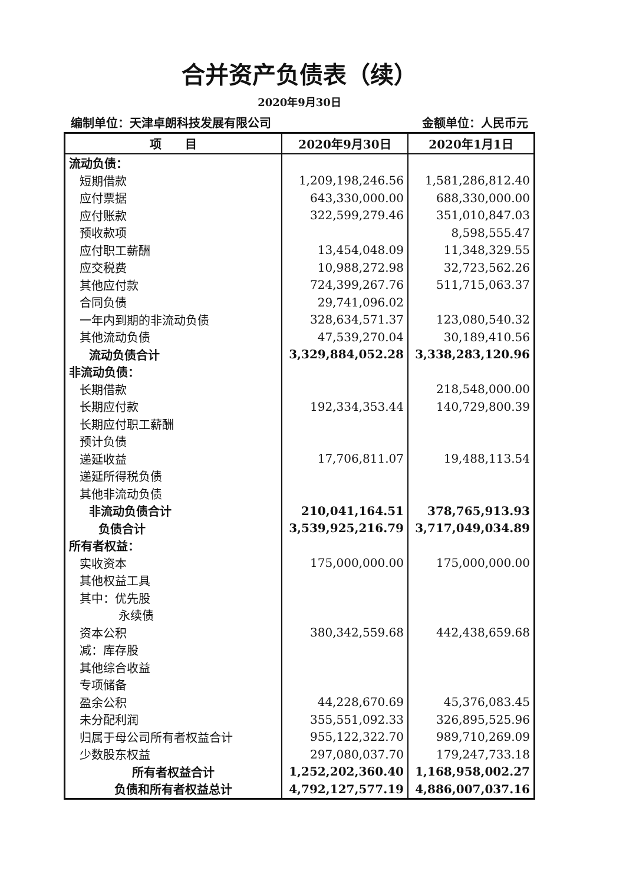合并资产负债表（续）
2020年9月30日
编制单位：天津卓朗科技发展有限公司 金额单位：人民币元
| 项 目 | 2020年9月30日 | 2020年1月1日 |
| --- | --- | --- |
| 流动负债： | | |
| 短期借款 | 1,209,198,246.56 | 1,581,286,812.40 |
| 应付票据 | 643,330,000.00 | 688,330,000.00 |
| 应付账款 | 322,599,279.46 | 351,010,847.03 |
| 预收款项 | | 8,598,555.47 |
| 应付职工薪酬 | 13,454,048.09 | 11,348,329.55 |
| 应交税费 | 10,988,272.98 | 32,723,562.26 |
| 其他应付款 | 724,399,267.76 | 511,715,063.37 |
| 合同负债 | 29,741,096.02 | |
| 一年内到期的非流动负债 | 328,634,571.37 | 123,080,540.32 |
| 其他流动负债 | 47,539,270.04 | 30,189,410.56 |
| 流动负债合计 | 3,329,884,052.28 | 3,338,283,120.96 |
| 非流动负债： | | |
| 长期借款 | | 218,548,000.00 |
| 长期应付款 | 192,334,353.44 | 140,729,800.39 |
| 长期应付职工薪酬 | | |
| 预计负债 | | |
| 递延收益 | 17,706,811.07 | 19,488,113.54 |
| 递延所得税负债 | | |
| 其他非流动负债 | | |
| 非流动负债合计 | 210,041,164.51 | 378,765,913.93 |
| 负债合计 | 3,539,925,216.79 | 3,717,049,034.89 |
| 所有者权益： | | |
| 实收资本 | 175,000,000.00 | 175,000,000.00 |
| 其他权益工具 | | |
| 其中：优先股 | | |
| 永续债 | | |
| 资本公积 | 380,342,559.68 | 442,438,659.68 |
| 减：库存股 | | |
| 其他综合收益 | | |
| 专项储备 | | |
| 盈余公积 | 44,228,670.69 | 45,376,083.45 |
| 未分配利润 | 355,551,092.33 | 326,895,525.96 |
| 归属于母公司所有者权益合计 | 955,122,322.70 | 989,710,269.09 |
| 少数股东权益 | 297,080,037.70 | 179,247,733.18 |
| 所有者权益合计 | 1,252,202,360.40 | 1,168,958,002.27 |
| 负债和所有者权益总计 | 4,792,127,577.19 | 4,886,007,037.16 |